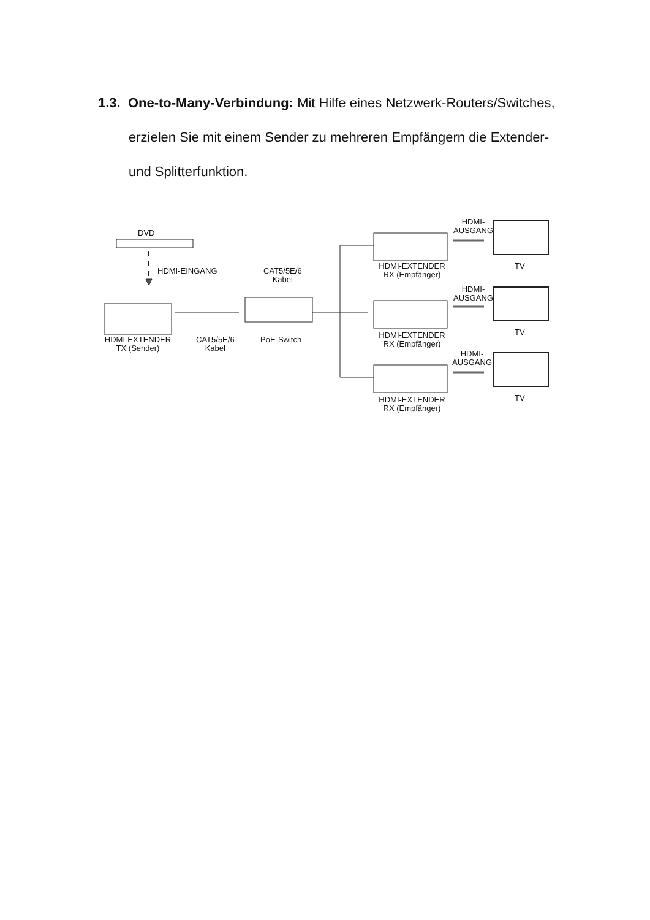1.3. One-to-Many-Verbindung: Mit Hilfe eines Netzwerk-Routers/Switches, erzielen Sie mit einem Sender zu mehreren Empfängern die Extender- und Splitterfunktion.
DVD
HDMI-EINGANG
CAT5/5E/6
Kabel
HDMI-EXTENDER
TX (Sender)
CAT5/5E/6
Kabel
PoE-Switch
HDMI-EXTENDER
RX (Empfänger)
HDMI-
AUSGANG
TV
HDMI-EXTENDER
RX (Empfänger)
HDMI-
AUSGANG
TV
HDMI-EXTENDER
RX (Empfänger)
HDMI-
AUSGANG
TV